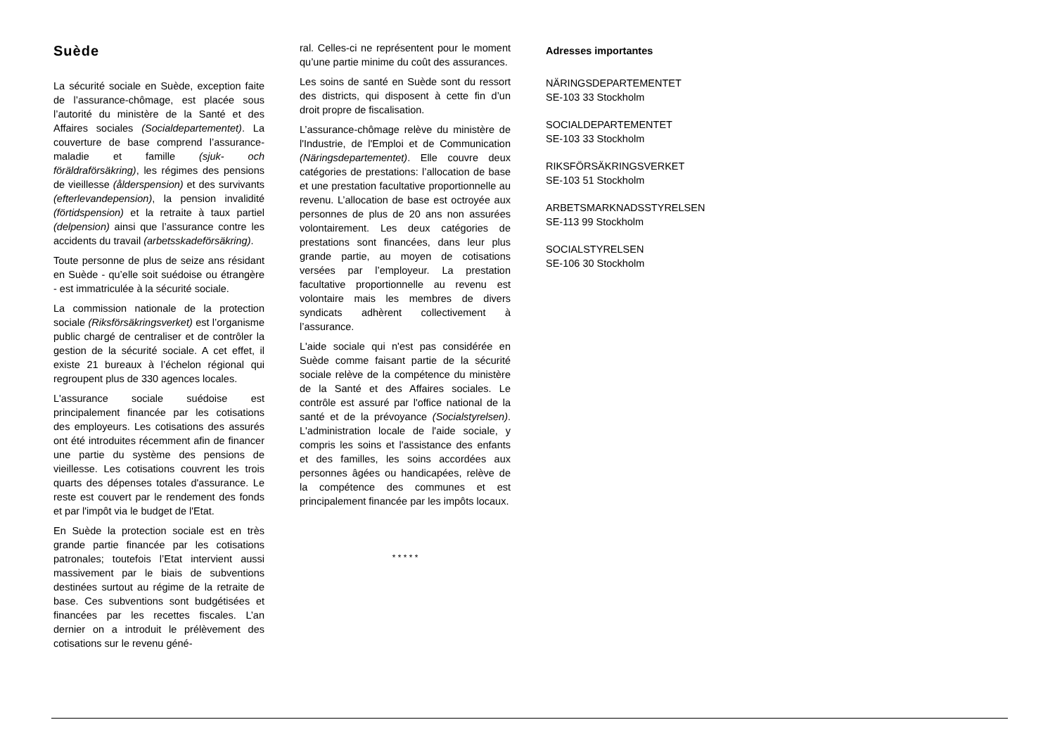Suède
La sécurité sociale en Suède, exception faite de l’assurance-chômage, est placée sous l’autorité du ministère de la Santé et des Affaires sociales (Socialdepartementet). La couverture de base comprend l’assurance-maladie et famille (sjuk- och föräldraförsäkring), les régimes des pensions de vieillesse (ålderspension) et des survivants (efterlevandepension), la pension invalidité (förtidspension) et la retraite à taux partiel (delpension) ainsi que l’assurance contre les accidents du travail (arbetsskadeförsäkring).
Toute personne de plus de seize ans résidant en Suède - qu’elle soit suédoise ou étrangère - est immatriculée à la sécurité sociale.
La commission nationale de la protection sociale (Riksförsäkringsverket) est l’organisme public chargé de centraliser et de contrôler la gestion de la sécurité sociale. A cet effet, il existe 21 bureaux à l’échelon régional qui regroupent plus de 330 agences locales.
L'assurance sociale suédoise est principalement financée par les cotisations des employeurs. Les cotisations des assurés ont été introduites récemment afin de financer une partie du système des pensions de vieillesse. Les cotisations couvrent les trois quarts des dépenses totales d'assurance. Le reste est couvert par le rendement des fonds et par l'impôt via le budget de l'Etat.
En Suède la protection sociale est en très grande partie financée par les cotisations patronales; toutefois l’Etat intervient aussi massivement par le biais de subventions destinées surtout au régime de la retraite de base. Ces subventions sont budgétisées et financées par les recettes fiscales. L’an dernier on a introduit le prélèvement des cotisations sur le revenu géné-
ral. Celles-ci ne représentent pour le moment qu’une partie minime du coût des assurances.
Les soins de santé en Suède sont du ressort des districts, qui disposent à cette fin d’un droit propre de fiscalisation.
L’assurance-chômage relève du ministère de l'Industrie, de l'Emploi et de Communication (Näringsdepartementet). Elle couvre deux catégories de prestations: l’allocation de base et une prestation facultative proportionnelle au revenu. L’allocation de base est octroyée aux personnes de plus de 20 ans non assurées volontairement. Les deux catégories de prestations sont financées, dans leur plus grande partie, au moyen de cotisations versées par l’employeur. La prestation facultative proportionnelle au revenu est volontaire mais les membres de divers syndicats adhèrent collectivement à l’assurance.
L'aide sociale qui n'est pas considérée en Suède comme faisant partie de la sécurité sociale relève de la compétence du ministère de la Santé et des Affaires sociales. Le contrôle est assuré par l'office national de la santé et de la prévoyance (Socialstyrelsen). L'administration locale de l'aide sociale, y compris les soins et l'assistance des enfants et des familles, les soins accordées aux personnes âgées ou handicapées, relève de la compétence des communes et est principalement financée par les impôts locaux.
* * * * *
Adresses importantes
NÄRINGSDEPARTEMENTET
SE-103 33 Stockholm
SOCIALDEPARTEMENTET
SE-103 33 Stockholm
RIKSFÖRSÄKRINGSVERKET
SE-103 51 Stockholm
ARBETSMARKNADSSTYRELSEN
SE-113 99 Stockholm
SOCIALSTYRELSEN
SE-106 30 Stockholm